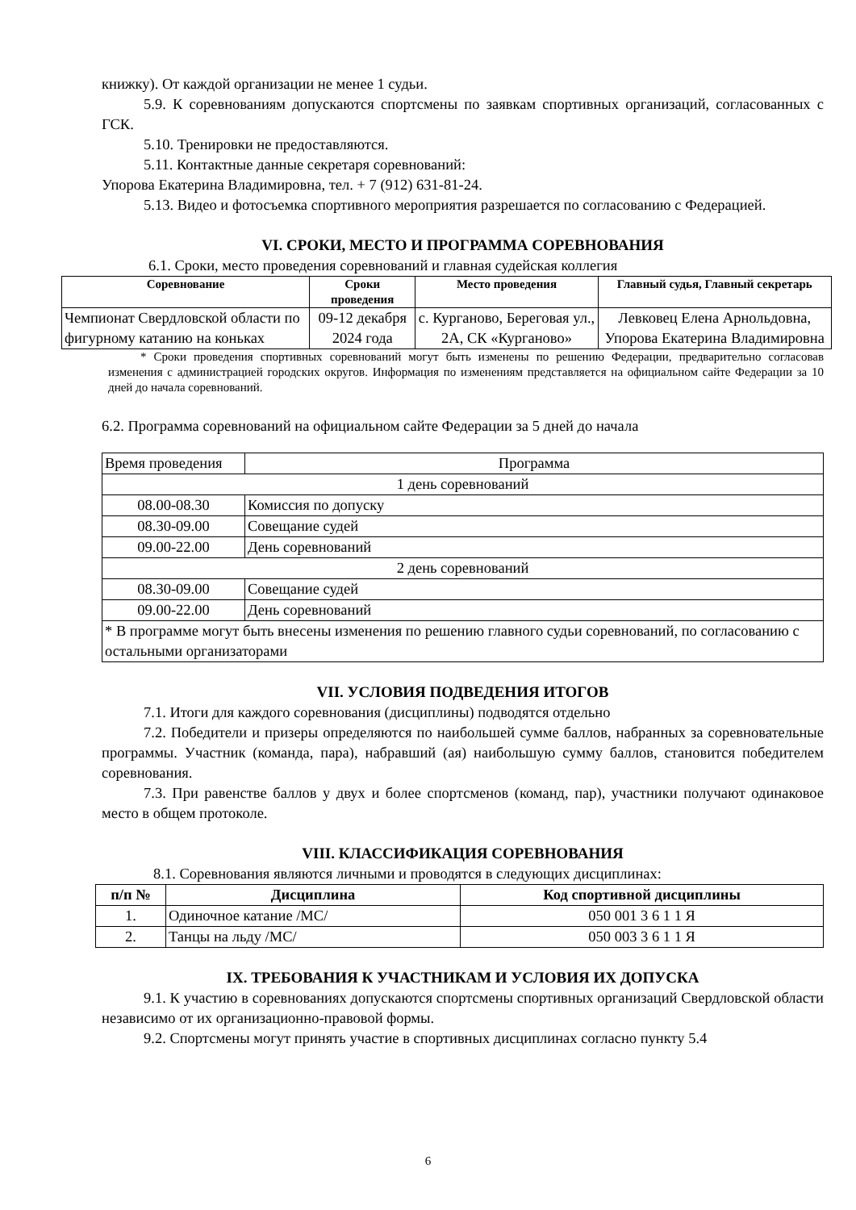книжку). От каждой организации не менее 1 судьи.
5.9. К соревнованиям допускаются спортсмены по заявкам спортивных организаций, согласованных с ГСК.
5.10. Тренировки не предоставляются.
5.11. Контактные данные секретаря соревнований:
Упорова Екатерина Владимировна, тел. + 7 (912) 631-81-24.
5.13. Видео и фотосъемка спортивного мероприятия разрешается по согласованию с Федерацией.
VI. СРОКИ, МЕСТО И ПРОГРАММА СОРЕВНОВАНИЯ
6.1. Сроки, место проведения соревнований и главная судейская коллегия
| Соревнование | Сроки проведения | Место проведения | Главный судья, Главный секретарь |
| --- | --- | --- | --- |
| Чемпионат Свердловской области по фигурному катанию на коньках | 09-12 декабря 2024 года | с. Курганово, Береговая ул., 2А, СК «Курганово» | Левковец Елена Арнольдовна, Упорова Екатерина Владимировна |
* Сроки проведения спортивных соревнований могут быть изменены по решению Федерации, предварительно согласовав изменения с администрацией городских округов. Информация по изменениям представляется на официальном сайте Федерации за 10 дней до начала соревнований.
6.2. Программа соревнований на официальном сайте Федерации за 5 дней до начала
| Время проведения | Программа |
| 1 день соревнований | |
| 08.00-08.30 | Комиссия по допуску |
| 08.30-09.00 | Совещание судей |
| 09.00-22.00 | День соревнований |
| 2 день соревнований | |
| 08.30-09.00 | Совещание судей |
| 09.00-22.00 | День соревнований |
| * В программе могут быть внесены изменения по решению главного судьи соревнований, по согласованию с остальными организаторами | |
VII. УСЛОВИЯ ПОДВЕДЕНИЯ ИТОГОВ
7.1. Итоги для каждого соревнования (дисциплины) подводятся отдельно
7.2. Победители и призеры определяются по наибольшей сумме баллов, набранных за соревновательные программы. Участник (команда, пара), набравший (ая) наибольшую сумму баллов, становится победителем соревнования.
7.3. При равенстве баллов у двух и более спортсменов (команд, пар), участники получают одинаковое место в общем протоколе.
VIII. КЛАССИФИКАЦИЯ СОРЕВНОВАНИЯ
8.1. Соревнования являются личными и проводятся в следующих дисциплинах:
| п/п № | Дисциплина | Код спортивной дисциплины |
| --- | --- | --- |
| 1. | Одиночное катание /МС/ | 050 001 3 6 1 1 Я |
| 2. | Танцы на льду /МС/ | 050 003 3 6 1 1 Я |
IX. ТРЕБОВАНИЯ К УЧАСТНИКАМ И УСЛОВИЯ ИХ ДОПУСКА
9.1. К участию в соревнованиях допускаются спортсмены спортивных организаций Свердловской области независимо от их организационно-правовой формы.
9.2. Спортсмены могут принять участие в спортивных дисциплинах согласно пункту 5.4
6